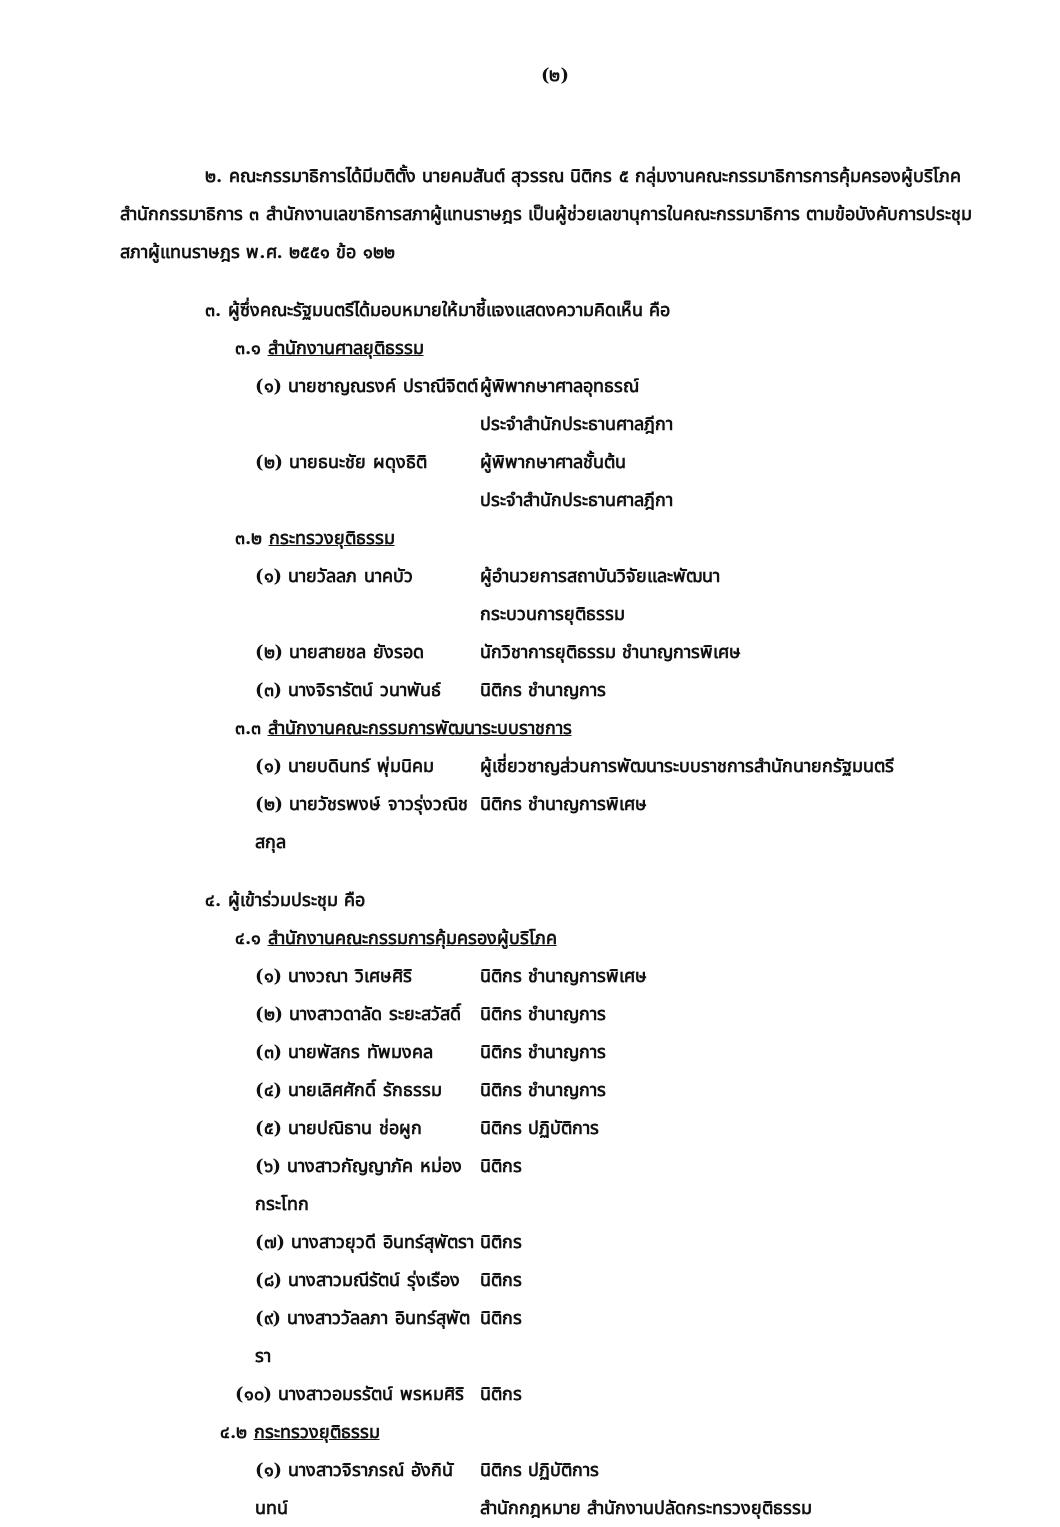(๒)
๒. คณะกรรมาธิการได้มีมติตั้ง นายคมสันต์ สุวรรณ นิติกร ๕ กลุ่มงานคณะกรรมาธิการการคุ้มครองผู้บริโภค สำนักกรรมาธิการ ๓ สำนักงานเลขาธิการสภาผู้แทนราษฎร เป็นผู้ช่วยเลขานุการในคณะกรรมาธิการ ตามข้อบังคับการประชุมสภาผู้แทนราษฎร พ.ศ. ๒๕๕๑ ข้อ ๑๒๒
๓. ผู้ซึ่งคณะรัฐมนตรีได้มอบหมายให้มาชี้แจงแสดงความคิดเห็น คือ
๓.๑ สำนักงานศาลยุติธรรม
(๑) นายชาญณรงค์ ปราณีจิตต์ ผู้พิพากษาศาลอุทธรณ์
ประจำสำนักประธานศาลฎีกา
(๒) นายธนะชัย ผดุงธิติ ผู้พิพากษาศาลชั้นต้น
ประจำสำนักประธานศาลฎีกา
๓.๒ กระทรวงยุติธรรม
(๑) นายวัลลภ นาคบัว ผู้อำนวยการสถาบันวิจัยและพัฒนา
กระบวนการยุติธรรม
(๒) นายสายชล ยังรอด นักวิชาการยุติธรรม ชำนาญการพิเศษ
(๓) นางจิรารัตน์ วนาพันธ์ นิติกร ชำนาญการ
๓.๓ สำนักงานคณะกรรมการพัฒนาระบบราชการ
(๑) นายบดินทร์ พุ่มนิคม ผู้เชี่ยวชาญส่วนการพัฒนาระบบราชการสำนักนายกรัฐมนตรี
(๒) นายวัชรพงษ์ จาวรุ่งวณิชสกุล นิติกร ชำนาญการพิเศษ
๔. ผู้เข้าร่วมประชุม คือ
๔.๑ สำนักงานคณะกรรมการคุ้มครองผู้บริโภค
(๑) นางวณา วิเศษศิริ นิติกร ชำนาญการพิเศษ
(๒) นางสาวดาลัด ระยะสวัสดิ์ นิติกร ชำนาญการ
(๓) นายพัสกร ทัพมงคล นิติกร ชำนาญการ
(๔) นายเลิศศักดิ์ รักธรรม นิติกร ชำนาญการ
(๕) นายปณิธาน ช่อผูก นิติกร ปฏิบัติการ
(๖) นางสาวกัญญาภัค หม่องกระโทก นิติกร
(๗) นางสาวยุวดี อินทร์สุพัตรา นิติกร
(๘) นางสาวมณีรัตน์ รุ่งเรือง นิติกร
(๙) นางสาววัลลภา อินทร์สุพัตรา นิติกร
(๑๐) นางสาวอมรรัตน์ พรหมศิริ นิติกร
๔.๒ กระทรวงยุติธรรม
(๑) นางสาวจิราภรณ์ อังกินันทน์ นิติกร ปฏิบัติการ
สำนักกฎหมาย สำนักงานปลัดกระทรวงยุติธรรม